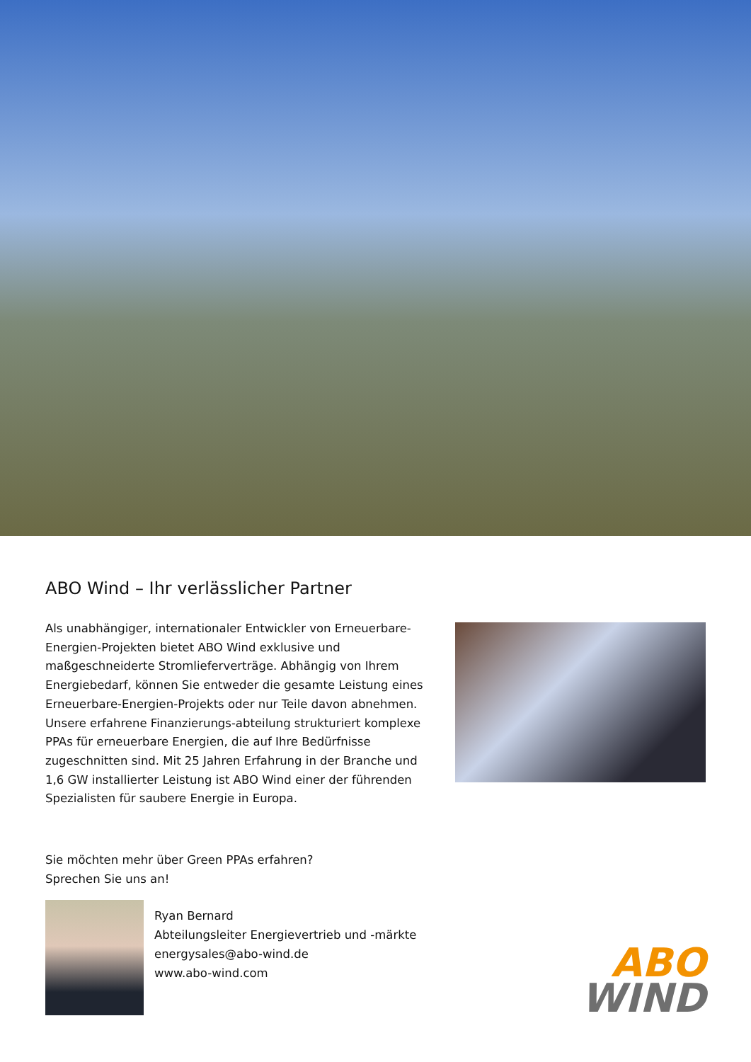ABO Wind – Ihr verlässlicher Partner
Als unabhängiger, internationaler Entwickler von Erneuerbare-Energien-Projekten bietet ABO Wind exklusive und maßgeschneiderte Stromlieferverträge. Abhängig von Ihrem Energiebedarf, können Sie entweder die gesamte Leistung eines Erneuerbare-Energien-Projekts oder nur Teile davon abnehmen. Unsere erfahrene Finanzierungs-abteilung strukturiert komplexe PPAs für erneuerbare Energien, die auf Ihre Bedürfnisse zugeschnitten sind. Mit 25 Jahren Erfahrung in der Branche und 1,6 GW installierter Leistung ist ABO Wind einer der führenden Spezialisten für saubere Energie in Europa.
Sie möchten mehr über Green PPAs erfahren?
Sprechen Sie uns an!
Ryan Bernard
Abteilungsleiter Energievertrieb und -märkte
energysales@abo-wind.de
www.abo-wind.com
ABO
WIND